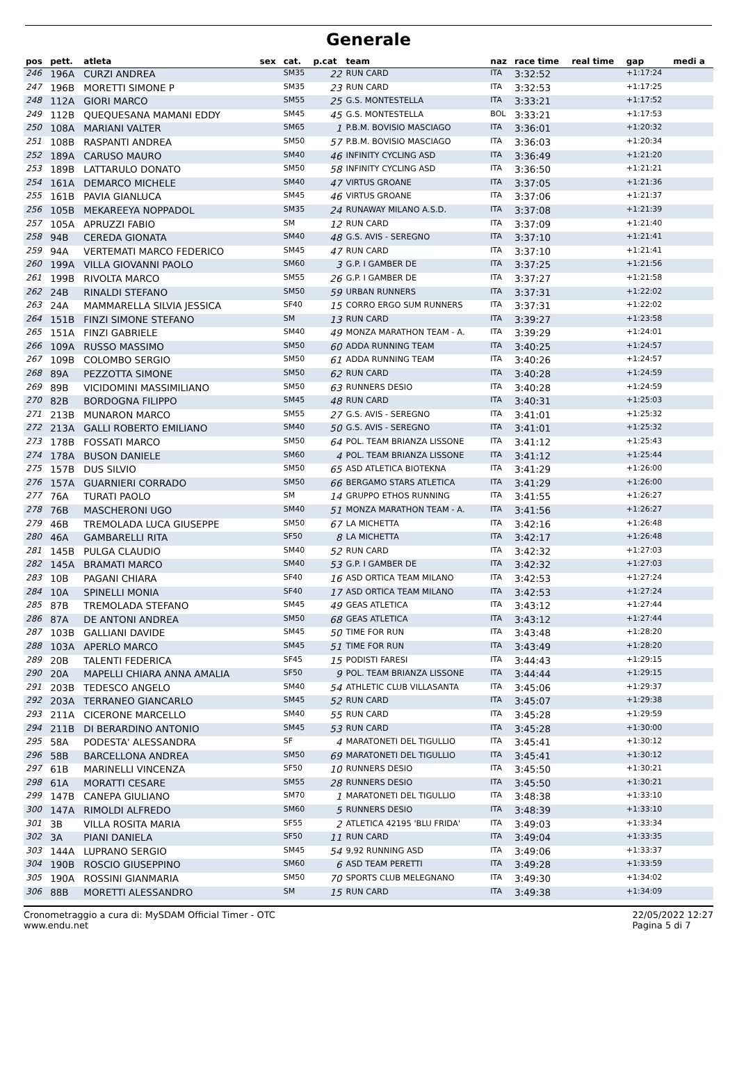Generale
| pos | pett. | atleta | sex | cat. | p.cat | team | naz | race time | real time | gap | medi a |
| --- | --- | --- | --- | --- | --- | --- | --- | --- | --- | --- | --- |
| 246 | 196A | CURZI ANDREA | | SM35 | 22 | RUN CARD | ITA | 3:32:52 | | +1:17:24 | |
| 247 | 196B | MORETTI SIMONE P | | SM35 | 23 | RUN CARD | ITA | 3:32:53 | | +1:17:25 | |
| 248 | 112A | GIORI MARCO | | SM55 | 25 | G.S. MONTESTELLA | ITA | 3:33:21 | | +1:17:52 | |
| 249 | 112B | QUEQUESANA MAMANI EDDY | | SM45 | 45 | G.S. MONTESTELLA | BOL | 3:33:21 | | +1:17:53 | |
| 250 | 108A | MARIANI VALTER | | SM65 | 1 | P.B.M. BOVISIO MASCIAGO | ITA | 3:36:01 | | +1:20:32 | |
| 251 | 108B | RASPANTI ANDREA | | SM50 | 57 | P.B.M. BOVISIO MASCIAGO | ITA | 3:36:03 | | +1:20:34 | |
| 252 | 189A | CARUSO MAURO | | SM40 | 46 | INFINITY CYCLING ASD | ITA | 3:36:49 | | +1:21:20 | |
| 253 | 189B | LATTARULO DONATO | | SM50 | 58 | INFINITY CYCLING ASD | ITA | 3:36:50 | | +1:21:21 | |
| 254 | 161A | DEMARCO MICHELE | | SM40 | 47 | VIRTUS GROANE | ITA | 3:37:05 | | +1:21:36 | |
| 255 | 161B | PAVIA GIANLUCA | | SM45 | 46 | VIRTUS GROANE | ITA | 3:37:06 | | +1:21:37 | |
| 256 | 105B | MEKAREEYA NOPPADOL | | SM35 | 24 | RUNAWAY MILANO A.S.D. | ITA | 3:37:08 | | +1:21:39 | |
| 257 | 105A | APRUZZI FABIO | | SM | 12 | RUN CARD | ITA | 3:37:09 | | +1:21:40 | |
| 258 | 94B | CEREDA GIONATA | | SM40 | 48 | G.S. AVIS - SEREGNO | ITA | 3:37:10 | | +1:21:41 | |
| 259 | 94A | VERTEMATI MARCO FEDERICO | | SM45 | 47 | RUN CARD | ITA | 3:37:10 | | +1:21:41 | |
| 260 | 199A | VILLA GIOVANNI PAOLO | | SM60 | 3 | G.P. I GAMBER DE | ITA | 3:37:25 | | +1:21:56 | |
| 261 | 199B | RIVOLTA MARCO | | SM55 | 26 | G.P. I GAMBER DE | ITA | 3:37:27 | | +1:21:58 | |
| 262 | 24B | RINALDI STEFANO | | SM50 | 59 | URBAN RUNNERS | ITA | 3:37:31 | | +1:22:02 | |
| 263 | 24A | MAMMARELLA SILVIA JESSICA | | SF40 | 15 | CORRO ERGO SUM RUNNERS | ITA | 3:37:31 | | +1:22:02 | |
| 264 | 151B | FINZI SIMONE STEFANO | | SM | 13 | RUN CARD | ITA | 3:39:27 | | +1:23:58 | |
| 265 | 151A | FINZI GABRIELE | | SM40 | 49 | MONZA MARATHON TEAM - A. | ITA | 3:39:29 | | +1:24:01 | |
| 266 | 109A | RUSSO MASSIMO | | SM50 | 60 | ADDA RUNNING TEAM | ITA | 3:40:25 | | +1:24:57 | |
| 267 | 109B | COLOMBO SERGIO | | SM50 | 61 | ADDA RUNNING TEAM | ITA | 3:40:26 | | +1:24:57 | |
| 268 | 89A | PEZZOTTA SIMONE | | SM50 | 62 | RUN CARD | ITA | 3:40:28 | | +1:24:59 | |
| 269 | 89B | VICIDOMINI MASSIMILIANO | | SM50 | 63 | RUNNERS DESIO | ITA | 3:40:28 | | +1:24:59 | |
| 270 | 82B | BORDOGNA FILIPPO | | SM45 | 48 | RUN CARD | ITA | 3:40:31 | | +1:25:03 | |
| 271 | 213B | MUNARON MARCO | | SM55 | 27 | G.S. AVIS - SEREGNO | ITA | 3:41:01 | | +1:25:32 | |
| 272 | 213A | GALLI ROBERTO EMILIANO | | SM40 | 50 | G.S. AVIS - SEREGNO | ITA | 3:41:01 | | +1:25:32 | |
| 273 | 178B | FOSSATI MARCO | | SM50 | 64 | POL. TEAM BRIANZA LISSONE | ITA | 3:41:12 | | +1:25:43 | |
| 274 | 178A | BUSON DANIELE | | SM60 | 4 | POL. TEAM BRIANZA LISSONE | ITA | 3:41:12 | | +1:25:44 | |
| 275 | 157B | DUS SILVIO | | SM50 | 65 | ASD ATLETICA BIOTEKNA | ITA | 3:41:29 | | +1:26:00 | |
| 276 | 157A | GUARNIERI CORRADO | | SM50 | 66 | BERGAMO STARS ATLETICA | ITA | 3:41:29 | | +1:26:00 | |
| 277 | 76A | TURATI PAOLO | | SM | 14 | GRUPPO ETHOS RUNNING | ITA | 3:41:55 | | +1:26:27 | |
| 278 | 76B | MASCHERONI UGO | | SM40 | 51 | MONZA MARATHON TEAM - A. | ITA | 3:41:56 | | +1:26:27 | |
| 279 | 46B | TREMOLADA LUCA GIUSEPPE | | SM50 | 67 | LA MICHETTA | ITA | 3:42:16 | | +1:26:48 | |
| 280 | 46A | GAMBARELLI RITA | | SF50 | 8 | LA MICHETTA | ITA | 3:42:17 | | +1:26:48 | |
| 281 | 145B | PULGA CLAUDIO | | SM40 | 52 | RUN CARD | ITA | 3:42:32 | | +1:27:03 | |
| 282 | 145A | BRAMATI MARCO | | SM40 | 53 | G.P. I GAMBER DE | ITA | 3:42:32 | | +1:27:03 | |
| 283 | 10B | PAGANI CHIARA | | SF40 | 16 | ASD ORTICA TEAM MILANO | ITA | 3:42:53 | | +1:27:24 | |
| 284 | 10A | SPINELLI MONIA | | SF40 | 17 | ASD ORTICA TEAM MILANO | ITA | 3:42:53 | | +1:27:24 | |
| 285 | 87B | TREMOLADA STEFANO | | SM45 | 49 | GEAS ATLETICA | ITA | 3:43:12 | | +1:27:44 | |
| 286 | 87A | DE ANTONI ANDREA | | SM50 | 68 | GEAS ATLETICA | ITA | 3:43:12 | | +1:27:44 | |
| 287 | 103B | GALLIANI DAVIDE | | SM45 | 50 | TIME FOR RUN | ITA | 3:43:48 | | +1:28:20 | |
| 288 | 103A | APERLO MARCO | | SM45 | 51 | TIME FOR RUN | ITA | 3:43:49 | | +1:28:20 | |
| 289 | 20B | TALENTI FEDERICA | | SF45 | 15 | PODISTI FARESI | ITA | 3:44:43 | | +1:29:15 | |
| 290 | 20A | MAPELLI CHIARA ANNA AMALIA | | SF50 | 9 | POL. TEAM BRIANZA LISSONE | ITA | 3:44:44 | | +1:29:15 | |
| 291 | 203B | TEDESCO ANGELO | | SM40 | 54 | ATHLETIC CLUB VILLASANTA | ITA | 3:45:06 | | +1:29:37 | |
| 292 | 203A | TERRANEO GIANCARLO | | SM45 | 52 | RUN CARD | ITA | 3:45:07 | | +1:29:38 | |
| 293 | 211A | CICERONE MARCELLO | | SM40 | 55 | RUN CARD | ITA | 3:45:28 | | +1:29:59 | |
| 294 | 211B | DI BERARDINO ANTONIO | | SM45 | 53 | RUN CARD | ITA | 3:45:28 | | +1:30:00 | |
| 295 | 58A | PODESTA' ALESSANDRA | | SF | 4 | MARATONETI DEL TIGULLIO | ITA | 3:45:41 | | +1:30:12 | |
| 296 | 58B | BARCELLONA ANDREA | | SM50 | 69 | MARATONETI DEL TIGULLIO | ITA | 3:45:41 | | +1:30:12 | |
| 297 | 61B | MARINELLI VINCENZA | | SF50 | 10 | RUNNERS DESIO | ITA | 3:45:50 | | +1:30:21 | |
| 298 | 61A | MORATTI CESARE | | SM55 | 28 | RUNNERS DESIO | ITA | 3:45:50 | | +1:30:21 | |
| 299 | 147B | CANEPA GIULIANO | | SM70 | 1 | MARATONETI DEL TIGULLIO | ITA | 3:48:38 | | +1:33:10 | |
| 300 | 147A | RIMOLDI ALFREDO | | SM60 | 5 | RUNNERS DESIO | ITA | 3:48:39 | | +1:33:10 | |
| 301 | 3B | VILLA ROSITA MARIA | | SF55 | 2 | ATLETICA 42195 'BLU FRIDA' | ITA | 3:49:03 | | +1:33:34 | |
| 302 | 3A | PIANI DANIELA | | SF50 | 11 | RUN CARD | ITA | 3:49:04 | | +1:33:35 | |
| 303 | 144A | LUPRANO SERGIO | | SM45 | 54 | 9,92 RUNNING ASD | ITA | 3:49:06 | | +1:33:37 | |
| 304 | 190B | ROSCIO GIUSEPPINO | | SM60 | 6 | ASD TEAM PERETTI | ITA | 3:49:28 | | +1:33:59 | |
| 305 | 190A | ROSSINI GIANMARIA | | SM50 | 70 | SPORTS CLUB MELEGNANO | ITA | 3:49:30 | | +1:34:02 | |
| 306 | 88B | MORETTI ALESSANDRO | | SM | 15 | RUN CARD | ITA | 3:49:38 | | +1:34:09 | |
Cronometraggio a cura di: MySDAM Official Timer - OTC
www.endu.net
22/05/2022 12:27
Pagina 5 di 7